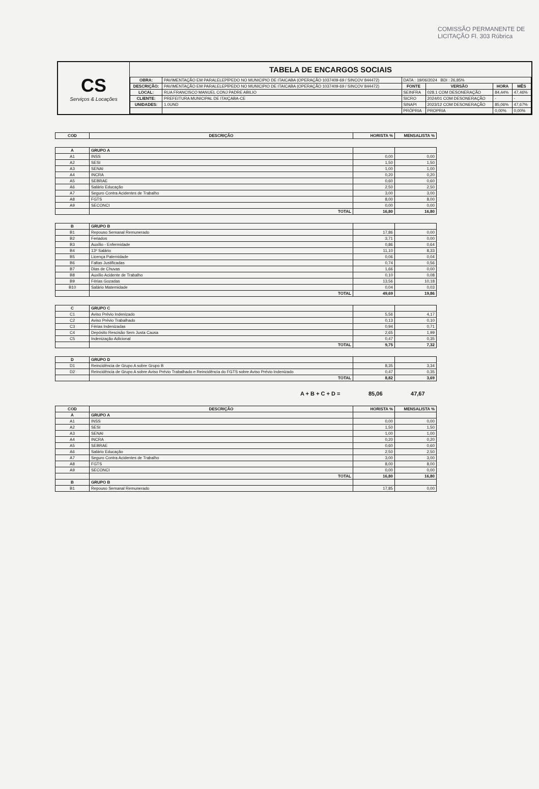COMISSÃO PERMANENTE DE LICITAÇÃO Fl. 303 Rúbrica
CS
Serviços & Locações
TABELA DE ENCARGOS SOCIAIS
| OBRA: | PAVIMENTAÇÃO EM PARALELEPÍPEDO NO MUNICIPIO DE ITAICABA (OPERAÇÃO 1037409-69 / SINCOV 844472) | DATA : 19/06/2024 BDI : 26,85% | | | |
| DESCRIÇÃO: | PAVIMENTAÇÃO EM PARALELEPÍPEDO NO MUNICIPIO DE ITAICABA (OPERAÇÃO 1037409-69 / SINCOV 844472) | FONTE | VERSÃO | HORA | MÊS |
| LOCAL: | RUA FRANCISCO MANUEL CONJ PADRE ABILIO | SEINFRA | 028.1 COM DESONERAÇÃO | 84,44% | 47,46% |
| CLIENTE: | PREFEITURA MUNICIPAL DE ITAIÇABA-CE | SICRO | 2024/01 COM DESONERAÇÃO | - | - |
| UNIDADES: | 1.0UND | SINAPI | 2023/12 COM DESONERAÇÃO | 85,06% | 47,67% |
| | | PRÓPRIA | PROPRIA | 0,00% | 0,00% |
| COD | DESCRIÇÃO | HORISTA % | MENSALISTA % |
| --- | --- | --- | --- |
| A | GRUPO A | | |
| A1 | INSS | 0,00 | 0,00 |
| A2 | SESI | 1,50 | 1,50 |
| A3 | SENAI | 1,00 | 1,00 |
| A4 | INCRA | 0,20 | 0,20 |
| A5 | SEBRAE | 0,60 | 0,60 |
| A6 | Salário Educação | 2,50 | 2,50 |
| A7 | Seguro Contra Acidentes de Trabalho | 3,00 | 3,00 |
| A8 | FGTS | 8,00 | 8,00 |
| A9 | SECONCI | 0,00 | 0,00 |
| | TOTAL | 16,80 | 16,80 |
| B | GRUPO B | | |
| B1 | Repouso Semanal Remunerado | 17,86 | 0,00 |
| B2 | Feriados | 3,71 | 0,00 |
| B3 | Auxílio - Enfermidade | 0,86 | 0,64 |
| B4 | 13º Salário | 11,10 | 8,33 |
| B5 | Licença Paternidade | 0,06 | 0,04 |
| B6 | Faltas Justificadas | 0,74 | 0,56 |
| B7 | Dias de Chuvas | 1,66 | 0,00 |
| B8 | Auxílio Acidente de Trabalho | 0,10 | 0,08 |
| B9 | Férias Gozadas | 13,56 | 10,18 |
| B10 | Salário Maternidade | 0,04 | 0,03 |
| | TOTAL | 49,69 | 19,86 |
| C | GRUPO C | | |
| C1 | Aviso Prévio Indenizado | 5,56 | 4,17 |
| C2 | Aviso Prévio Trabalhado | 0,13 | 0,10 |
| C3 | Férias Indenizadas | 0,94 | 0,71 |
| C4 | Depósito Rescisão Sem Justa Causa | 2,65 | 1,99 |
| C5 | Indenização Adicional | 0,47 | 0,35 |
| | TOTAL | 9,75 | 7,32 |
| D | GRUPO D | | |
| D1 | Reincidência de Grupo A sobre Grupo B | 8,35 | 3,34 |
| D2 | Reincidência de Grupo A sobre Aviso Prévio Trabalhado e Reincidência do FGTS sobre Aviso Prévio Indenizado | 0,47 | 0,35 |
| | TOTAL | 8,82 | 3,69 |
A + B + C + D = 85,06 47,67
| COD | DESCRIÇÃO | HORISTA % | MENSALISTA % |
| --- | --- | --- | --- |
| A | GRUPO A | | |
| A1 | INSS | 0,00 | 0,00 |
| A2 | SESI | 1,50 | 1,50 |
| A3 | SENAI | 1,00 | 1,00 |
| A4 | INCRA | 0,20 | 0,20 |
| A5 | SEBRAE | 0,60 | 0,60 |
| A6 | Salário Educação | 2,50 | 2,50 |
| A7 | Seguro Contra Acidentes de Trabalho | 3,00 | 3,00 |
| A8 | FGTS | 8,00 | 8,00 |
| A9 | SECONCI | 0,00 | 0,00 |
| | TOTAL | 16,80 | 16,80 |
| B | GRUPO B | | |
| B1 | Repouso Semanal Remunerado | 17,85 | 0,00 |